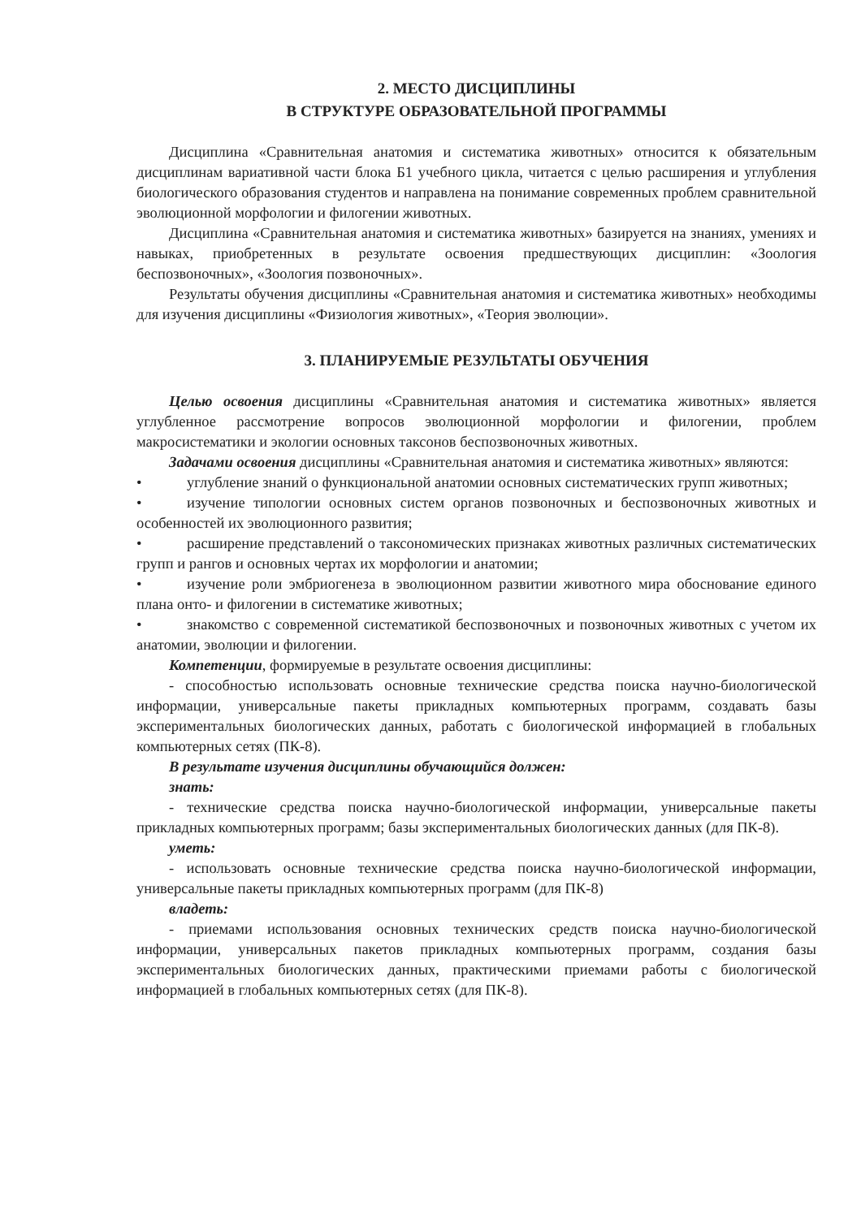2. МЕСТО ДИСЦИПЛИНЫ
В СТРУКТУРЕ ОБРАЗОВАТЕЛЬНОЙ ПРОГРАММЫ
Дисциплина «Сравнительная анатомия и систематика животных» относится к обязательным дисциплинам вариативной части блока Б1 учебного цикла, читается с целью расширения и углубления биологического образования студентов и направлена на понимание современных проблем сравнительной эволюционной морфологии и филогении животных.
Дисциплина «Сравнительная анатомия и систематика животных» базируется на знаниях, умениях и навыках, приобретенных в результате освоения предшествующих дисциплин: «Зоология беспозвоночных», «Зоология позвоночных».
Результаты обучения дисциплины «Сравнительная анатомия и систематика животных» необходимы для изучения дисциплины «Физиология животных», «Теория эволюции».
3. ПЛАНИРУЕМЫЕ РЕЗУЛЬТАТЫ ОБУЧЕНИЯ
Целью освоения дисциплины «Сравнительная анатомия и систематика животных» является углубленное рассмотрение вопросов эволюционной морфологии и филогении, проблем макросистематики и экологии основных таксонов беспозвоночных животных.
Задачами освоения дисциплины «Сравнительная анатомия и систематика животных» являются:
• углубление знаний о функциональной анатомии основных систематических групп животных;
• изучение типологии основных систем органов позвоночных и беспозвоночных животных и особенностей их эволюционного развития;
• расширение представлений о таксономических признаках животных различных систематических групп и рангов и основных чертах их морфологии и анатомии;
• изучение роли эмбриогенеза в эволюционном развитии животного мира обоснование единого плана онто- и филогении в систематике животных;
• знакомство с современной систематикой беспозвоночных и позвоночных животных с учетом их анатомии, эволюции и филогении.
Компетенции, формируемые в результате освоения дисциплины:
- способностью использовать основные технические средства поиска научно-биологической информации, универсальные пакеты прикладных компьютерных программ, создавать базы экспериментальных биологических данных, работать с биологической информацией в глобальных компьютерных сетях (ПК-8).
В результате изучения дисциплины обучающийся должен:
знать:
- технические средства поиска научно-биологической информации, универсальные пакеты прикладных компьютерных программ; базы экспериментальных биологических данных (для ПК-8).
уметь:
- использовать основные технические средства поиска научно-биологической информации, универсальные пакеты прикладных компьютерных программ (для ПК-8)
владеть:
- приемами использования основных технических средств поиска научно-биологической информации, универсальных пакетов прикладных компьютерных программ, создания базы экспериментальных биологических данных, практическими приемами работы с биологической информацией в глобальных компьютерных сетях (для ПК-8).